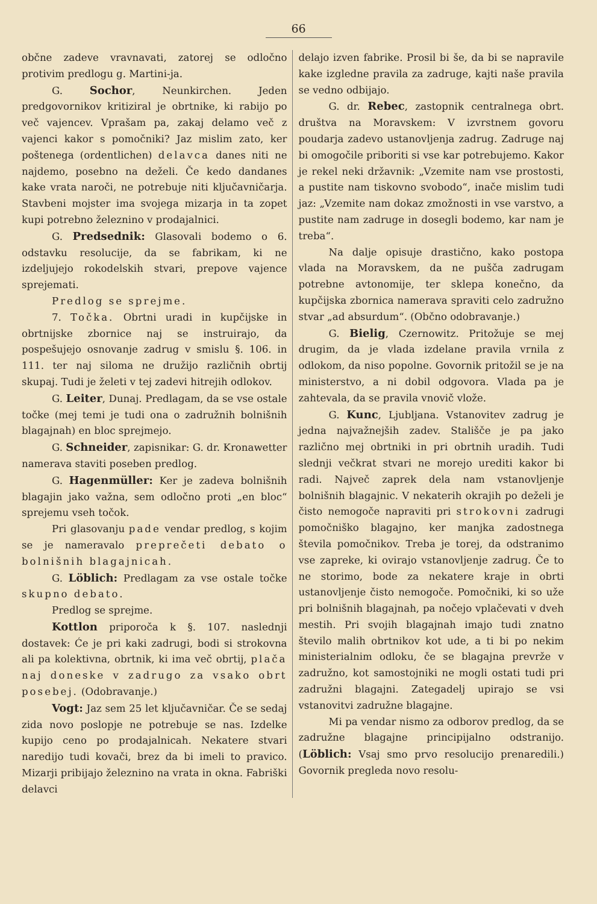66
občne zadeve vravnavati, zatorej se odločno protivim predlogu g. Martini-ja.
G. Sochor, Neunkirchen. Jeden predgovornikov kritiziral je obrtnike, ki rabijo po več vajencev. Vprašam pa, zakaj delamo več z vajenci kakor s pomočniki? Jaz mislim zato, ker poštenega (ordentlichen) delavca danes niti ne najdemo, posebno na deželi. Če kedo dandanes kake vrata naroči, ne potrebuje niti ključavničarja. Stavbeni mojster ima svojega mizarja in ta zopet kupi potrebno železnino v prodajalnici.
G. Predsednik: Glasovali bodemo o 6. odstavku resolucije, da se fabrikam, ki ne izdeljujejo rokodelskih stvari, prepove vajence sprejemati.
Predlog se sprejme.
7. Točka. Obrtni uradi in kupčijske in obrtnijske zbornice naj se instruirajo, da pospešujejo osnovanje zadrug v smislu §. 106. in 111. ter naj siloma ne družijo različnih obrtij skupaj. Tudi je želeti v tej zadevi hitrejih odlokov.
G. Leiter, Dunaj. Predlagam, da se vse ostale točke (mej temi je tudi ona o zadružnih bolnišnih blagajnah) en bloc sprejmejo.
G. Schneider, zapisnikar: G. dr. Kronawetter namerava staviti poseben predlog.
G. Hagenmüller: Ker je zadeva bolnišnih blagajin jako važna, sem odločno proti „en bloc“ sprejemu vseh točok.
Pri glasovanju pade vendar predlog, s kojim se je nameravalo preprečeti debato o bolnišnih blagajnicah.
G. Löblich: Predlagam za vse ostale točke skupno debato.
Predlog se sprejme.
Kottlon priporoča k §. 107. naslednji dostavek: Će je pri kaki zadrugi, bodi si strokovna ali pa kolektivna, obrtnik, ki ima več obrtij, plača naj doneske v zadrugo za vsako obrt posebej. (Odobravanje.)
Vogt: Jaz sem 25 let ključavničar. Če se sedaj zida novo poslopje ne potrebuje se nas. Izdelke kupijo ceno po prodajalnicah. Nekatere stvari naredijo tudi kovači, brez da bi imeli to pravico. Mizarji pribijajo železnino na vrata in okna. Fabriški delavci
delajo izven fabrike. Prosil bi še, da bi se napravile kake izgledne pravila za zadruge, kajti naše pravila se vedno odbijajo.
G. dr. Rebec, zastopnik centralnega obrt. društva na Moravskem: V izvrstnem govoru poudarja zadevo ustanovljenja zadrug. Zadruge naj bi omogočile priboriti si vse kar potrebujemo. Kakor je rekel neki državnik: „Vzemite nam vse prostosti, a pustite nam tiskovno svobodo“, inače mislim tudi jaz: „Vzemite nam dokaz zmožnosti in vse varstvo, a pustite nam zadruge in dosegli bodemo, kar nam je treba“.
Na dalje opisuje drastično, kako postopa vlada na Moravskem, da ne pušča zadrugam potrebne avtonomije, ter sklepa konečno, da kupčijska zbornica namerava spraviti celo zadružno stvar „ad absurdum“. (Občno odobravanje.)
G. Bielig, Czernowitz. Pritožuje se mej drugim, da je vlada izdelane pravila vrnila z odlokom, da niso popolne. Govornik pritožil se je na ministerstvo, a ni dobil odgovora. Vlada pa je zahtevala, da se pravila vnovič vlože.
G. Kunc, Ljubljana. Vstanovitev zadrug je jedna najvažnejših zadev. Stališče je pa jako različno mej obrtniki in pri obrtnih uradih. Tudi slednji večkrat stvari ne morejo urediti kakor bi radi. Največ zaprek dela nam vstanovljenje bolnišnih blagajnic. V nekaterih okrajih po deželi je čisto nemogoče napraviti pri strokovni zadrugi pomočniško blagajno, ker manjka zadostnega števila pomočnikov. Treba je torej, da odstranimo vse zapreke, ki ovirajo vstanovljenje zadrug. Če to ne storimo, bode za nekatere kraje in obrti ustanovljenje čisto nemogoče. Pomočniki, ki so uže pri bolnišnih blagajnah, pa nočejo vplačevati v dveh mestih. Pri svojih blagajnah imajo tudi znatno število malih obrtnikov kot ude, a ti bi po nekim ministerialnim odloku, če se blagajna prevrže v zadružno, kot samostojniki ne mogli ostati tudi pri zadružni blagajni. Zategadelj upirajo se vsi vstanovitvi zadružne blagajne.
Mi pa vendar nismo za odborov predlog, da se zadružne blagajne principijalno odstranijo. (Löblich: Vsaj smo prvo resolucijo prenaredili.) Govornik pregleda novo resolu-